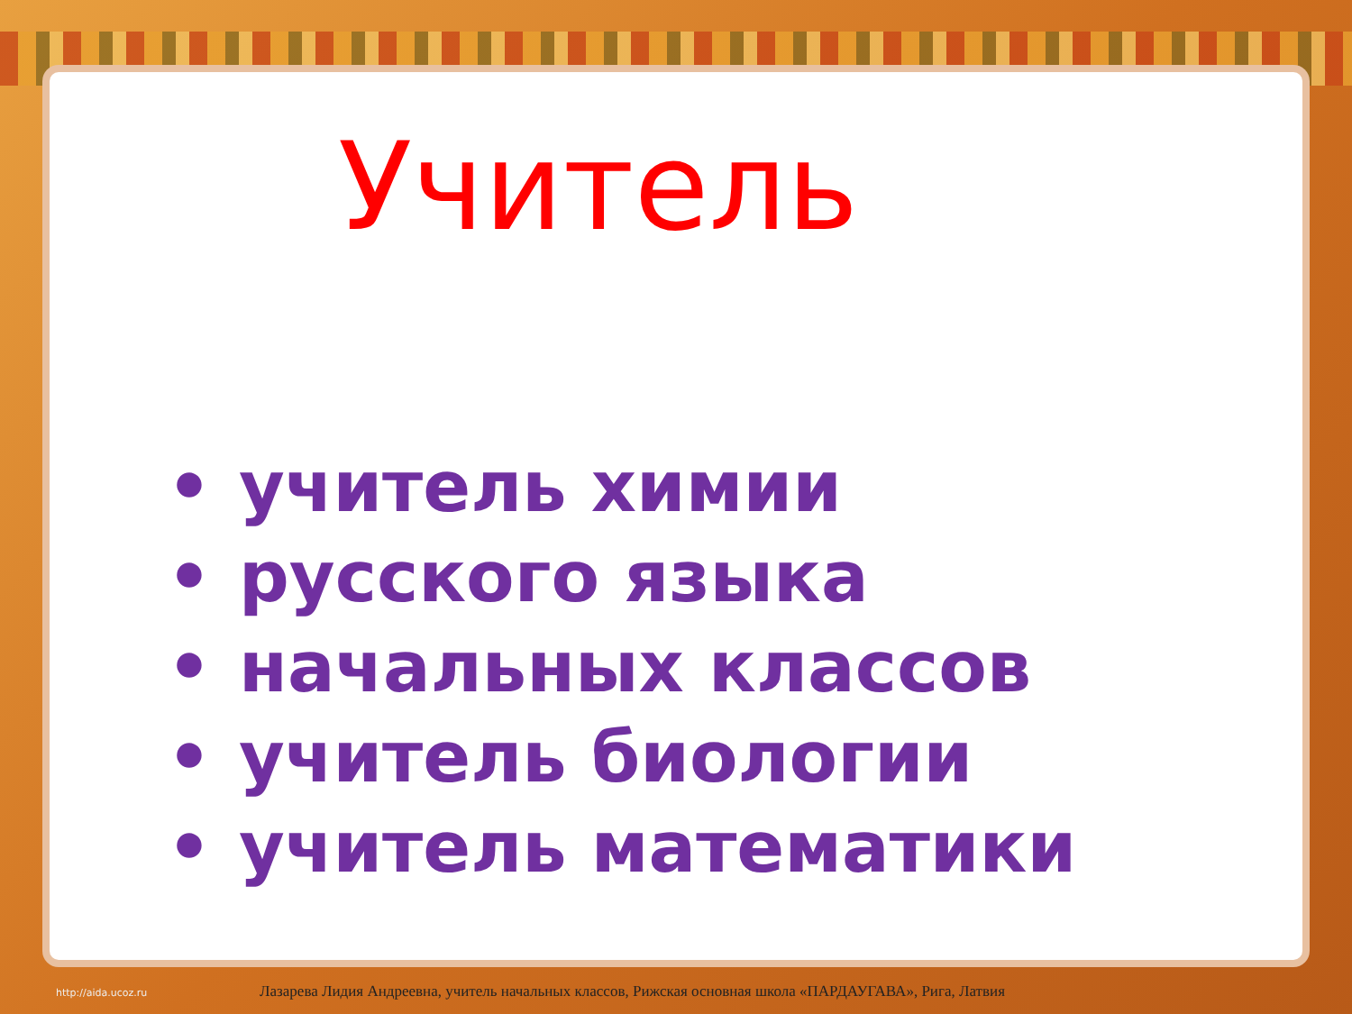Учитель
• учитель химии
• русского языка
• начальных классов
• учитель биологии
• учитель математики
http://aida.ucoz.ru
Лазарева Лидия Андреевна, учитель начальных классов, Рижская основная школа «ПАРДАУГАВА», Рига, Латвия